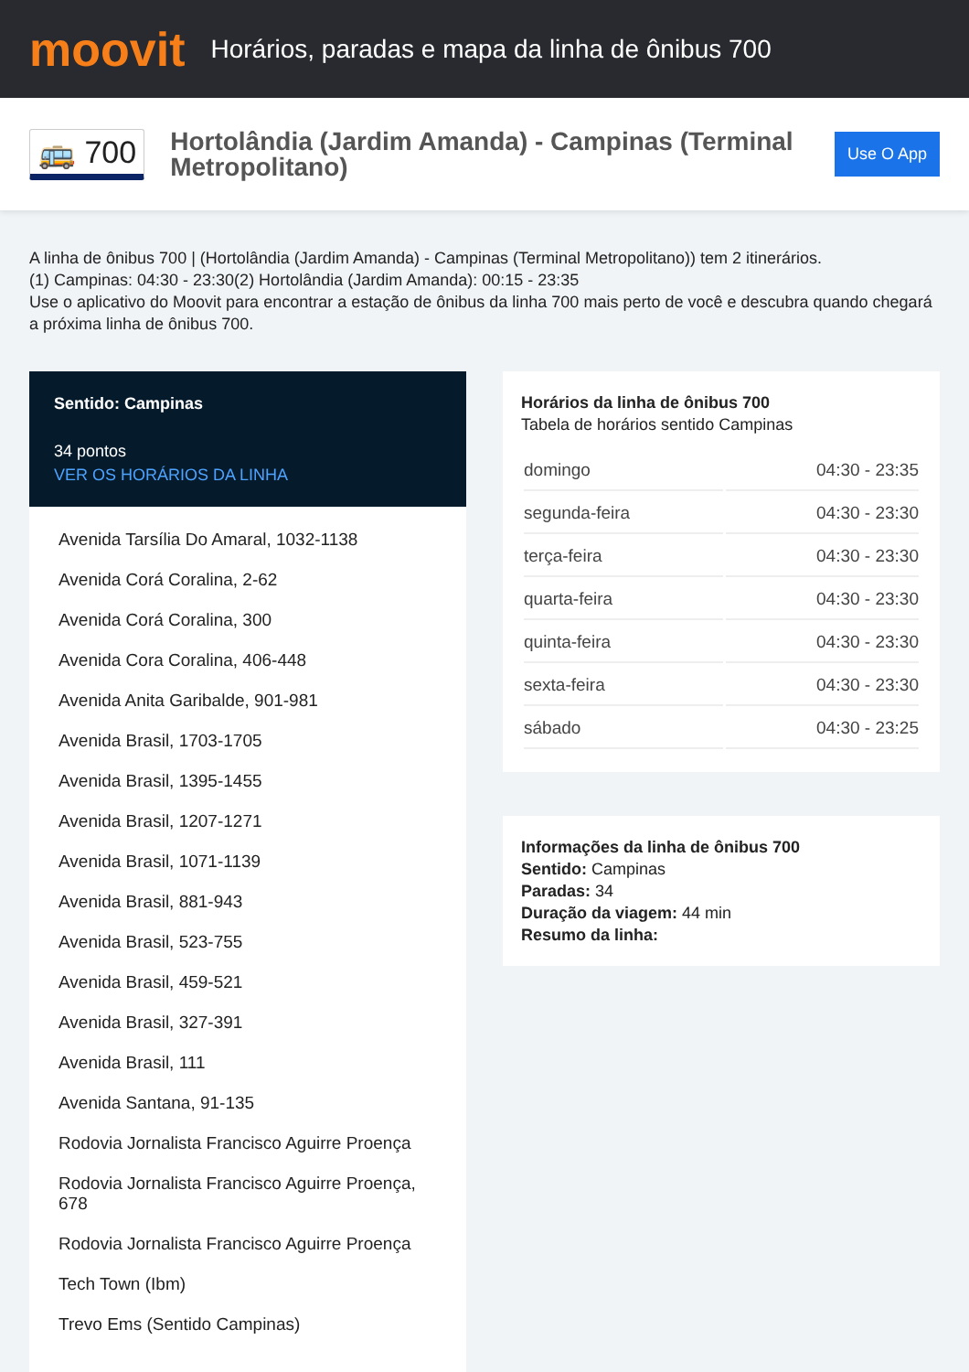moovit
Horários, paradas e mapa da linha de ônibus 700
🚌 700
Hortolândia (Jardim Amanda) - Campinas (Terminal Metropolitano)
Use O App
A linha de ônibus 700 | (Hortolândia (Jardim Amanda) - Campinas (Terminal Metropolitano)) tem 2 itinerários.
(1) Campinas: 04:30 - 23:30(2) Hortolândia (Jardim Amanda): 00:15 - 23:35
Use o aplicativo do Moovit para encontrar a estação de ônibus da linha 700 mais perto de você e descubra quando chegará a próxima linha de ônibus 700.
Sentido: Campinas
34 pontos
VER OS HORÁRIOS DA LINHA
Avenida Tarsília Do Amaral, 1032-1138
Avenida Corá Coralina, 2-62
Avenida Corá Coralina, 300
Avenida Cora Coralina, 406-448
Avenida Anita Garibalde, 901-981
Avenida Brasil, 1703-1705
Avenida Brasil, 1395-1455
Avenida Brasil, 1207-1271
Avenida Brasil, 1071-1139
Avenida Brasil, 881-943
Avenida Brasil, 523-755
Avenida Brasil, 459-521
Avenida Brasil, 327-391
Avenida Brasil, 111
Avenida Santana, 91-135
Rodovia Jornalista Francisco Aguirre Proença
Rodovia Jornalista Francisco Aguirre Proença, 678
Rodovia Jornalista Francisco Aguirre Proença
Tech Town (Ibm)
Trevo Ems (Sentido Campinas)
Horários da linha de ônibus 700
Tabela de horários sentido Campinas
| domingo | 04:30 - 23:35 |
| segunda-feira | 04:30 - 23:30 |
| terça-feira | 04:30 - 23:30 |
| quarta-feira | 04:30 - 23:30 |
| quinta-feira | 04:30 - 23:30 |
| sexta-feira | 04:30 - 23:30 |
| sábado | 04:30 - 23:25 |
Informações da linha de ônibus 700
Sentido: Campinas
Paradas: 34
Duração da viagem: 44 min
Resumo da linha: